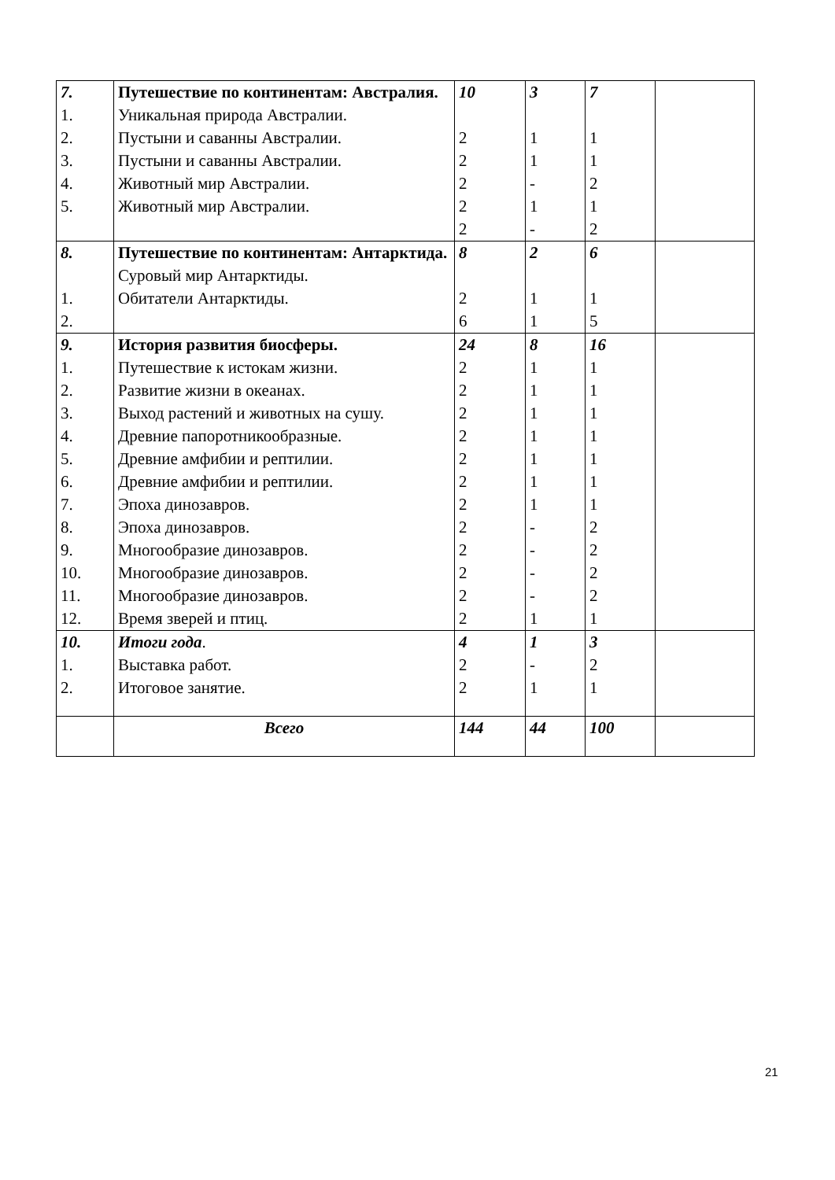| 7. 1. 2. 3. 4. 5. | Путешествие по континентам: Австралия. Уникальная природа Австралии. Пустыни и саванны Австралии. Пустыни и саванны Австралии. Животный мир Австралии. Животный мир Австралии. | 10 2 2 2 2 2 | 3 1 1 - 1 - | 7 1 1 2 1 2 | |
| 8. 1. 2. | Путешествие по континентам: Антарктида. Суровый мир Антарктиды. Обитатели Антарктиды. | 8 2 6 | 2 1 1 | 6 1 5 | |
| 9. 1. 2. 3. 4. 5. 6. 7. 8. 9. 10. 11. 12. | История развития биосферы. Путешествие к истокам жизни. Развитие жизни в океанах. Выход растений и животных на сушу. Древние папоротникообразные. Древние амфибии и рептилии. Древние амфибии и рептилии. Эпоха динозавров. Эпоха динозавров. Многообразие динозавров. Многообразие динозавров. Многообразие динозавров. Время зверей и птиц. | 24 2 2 2 2 2 2 2 2 2 2 2 2 | 8 1 1 1 1 1 1 1 - - - - 1 | 16 1 1 1 1 1 1 1 2 2 2 2 1 | |
| 10. 1. 2. | Итоги года . Выставка работ. Итоговое занятие. | 4 2 2 | 1 - 1 | 3 2 1 | |
| | Всего | 144 | 44 | 100 | |
21